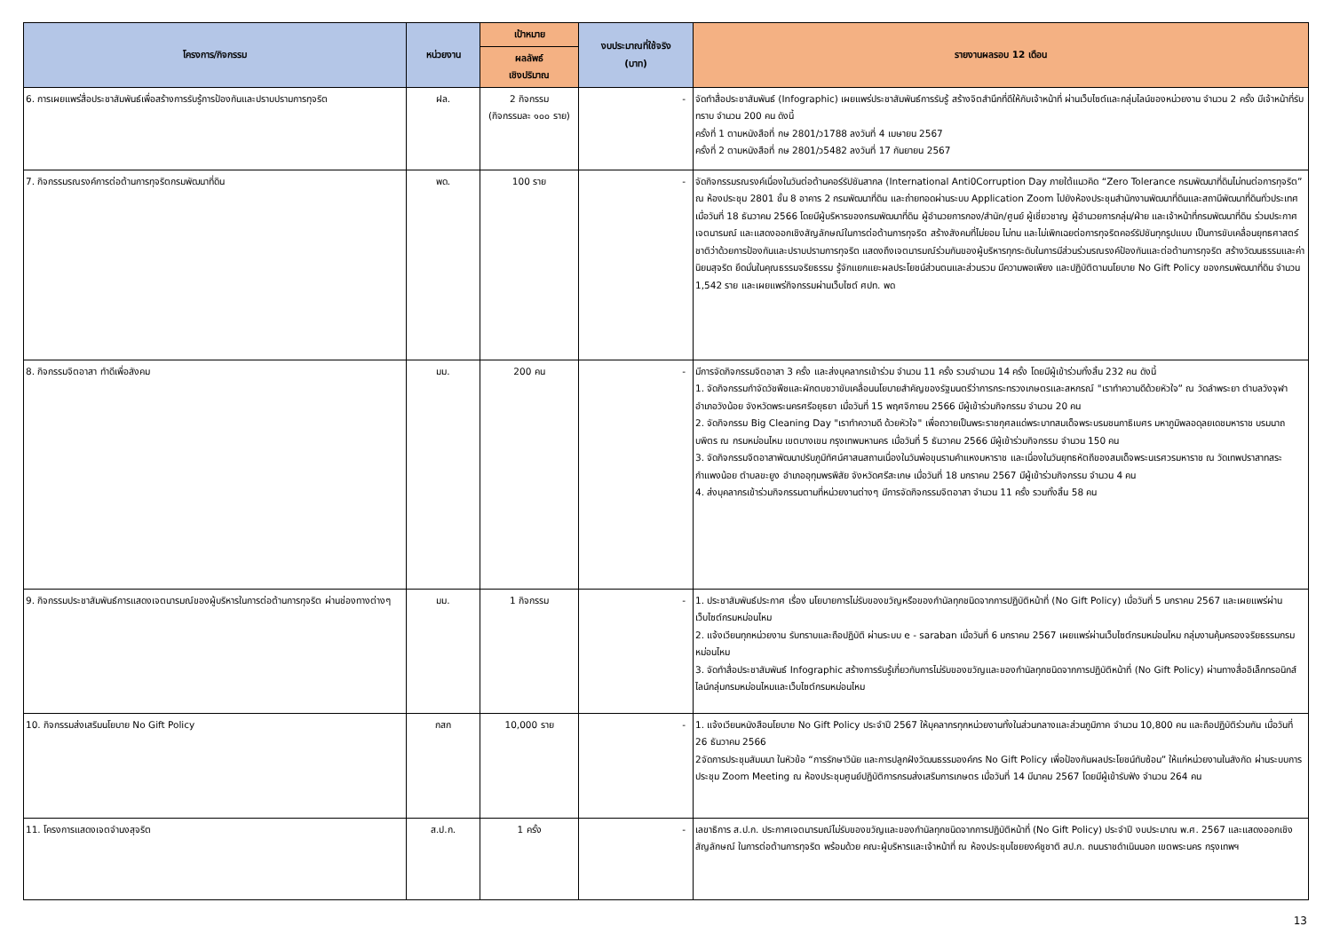| โครงการ/กิจกรรม | หน่วยงาน | เป้าหมาย | งบประมาณที่ใช้จริง (บาท) | รายงานผลรอบ 12 เดือน |
| --- | --- | --- | --- | --- |
| | | ผลลัพธ์ เชิงปริมาณ | | |
| 6. การเผยแพร่สื่อประชาสัมพันธ์เพื่อสร้างการรับรู้การป้องกันและปราบปรามการทุจริต | ฝล. | 2 กิจกรรม (กิจกรรมละ ๑๐๐ ราย) | - | จัดทำสื่อประชาสัมพันธ์ (Infographic) เผยแพร่ประชาสัมพันธ์การรับรู้ สร้างจิตสำนึกที่ดีให้กับเจ้าหน้าที่ ผ่านเว็บไซต์และกลุ่มไลน์ของหน่วยงาน จำนวน 2 ครั้ง มีเจ้าหน้าที่รับทราบ จำนวน 200 คน ดังนี้ ครั้งที่ 1 ตามหนังสือที่ กษ 2801/ว1788 ลงวันที่ 4 เมษายน 2567 ครั้งที่ 2 ตามหนังสือที่ กษ 2801/ว5482 ลงวันที่ 17 กันยายน 2567 |
| 7. กิจกรรมรณรงค์การต่อต้านการทุจริตกรมพัฒนาที่ดิน | พด. | 100 ราย | - | จัดกิจกรรมรณรงค์เนื่องในวันต่อต้านคอร์รัปชันสากล (International Anti0Corruption Day ภายใต้แนวคิด “Zero Tolerance กรมพัฒนาที่ดินไม่ทนต่อการทุจริต” ณ ห้องประชุม 2801 ชั้น 8 อาคาร 2 กรมพัฒนาที่ดิน และถ่ายทอดผ่านระบบ Application Zoom ไปยังห้องประชุมสำนักงานพัฒนาที่ดินและสถานีพัฒนาที่ดินทั่วประเทศ เมื่อวันที่ 18 ธันวาคม 2566 โดยมีผู้บริหารของกรมพัฒนาที่ดิน ผู้อำนวยการกอง/สำนัก/ศูนย์ ผู้เชี่ยวชาญ ผู้อำนวยการกลุ่ม/ฝ่าย และเจ้าหน้าที่กรมพัฒนาที่ดิน ร่วมประกาศเจตนารมณ์ และแสดงออกเชิงสัญลักษณ์ในการต่อต้านการทุจริต สร้างสังคมที่ไม่ยอม ไม่ทน และไม่เพิกเฉยต่อการทุจริตคอร์รัปชันทุกรูปแบบ เป็นการขับเคลื่อนยุทธศาสตร์ชาติว่าด้วยการป้องกันและปราบปรามการทุจริต แสดงถึงเจตนารมณ์ร่วมกันของผู้บริหารทุกระดับในการมีส่วนร่วมรณรงค์ป้องกันและต่อต้านการทุจริต สร้างวัฒนธรรมและค่านิยมสุจริต ยึดมั่นในคุณธรรมจริยธรรม รู้จักแยกแยะผลประโยชน์ส่วนตนและส่วนรวม มีความพอเพียง และปฏิบัติตามนโยบาย No Gift Policy ของกรมพัฒนาที่ดิน จำนวน 1,542 ราย และเผยแพร่กิจกรรมผ่านเว็บไซต์ ศปท. พด |
| 8. กิจกรรมจิตอาสา ทำดีเพื่อสังคม | มม. | 200 คน | - | มีการจัดกิจกรรมจิตอาสา 3 ครั้ง และส่งบุคลากรเข้าร่วม จำนวน 11 ครั้ง รวมจำนวน 14 ครั้ง โดยมีผู้เข้าร่วมทั้งสิ้น 232 คน ดังนี้ 1. จัดกิจกรรมกำจัดวัชพืชและผักตบชวาขับเคลื่อนนโยบายสำคัญของรัฐมนตรีว่าการกระทรวงเกษตรและสหกรณ์ "เราทำความดีด้วยหัวใจ” ณ วัดลำพระยา ตำบลวังจุฬา อำเภอวังน้อย จังหวัดพระนครศรีอยุธยา เมื่อวันที่ 15 พฤศจิกายน 2566 มีผู้เข้าร่วมกิจกรรม จำนวน 20 คน 2. จัดกิจกรรม Big Cleaning Day "เราทำความดี ด้วยหัวใจ" เพื่อถวายเป็นพระราชกุศลแด่พระบาทสมเด็จพระบรมชนกาธิเบศร มหาภูมิพลอดุลยเดชมหาราช บรมนาถบพิตร ณ กรมหม่อนไหม เขตบางเขน กรุงเทพมหานคร เมื่อวันที่ 5 ธันวาคม 2566 มีผู้เข้าร่วมกิจกรรม จำนวน 150 คน 3. จัดกิจกรรมจิตอาสาพัฒนาปรับภูมิทัศน์ศาสนสถานเนื่องในวันพ่อขุนรามคำแหงมหาราช และเนื่องในวันยุทธหัตถีของสมเด็จพระนเรศวรมหาราช ณ วัดเทพปราสาทสระกำแพงน้อย ตำบลขะยูง อำเภออุทุมพรพิสัย จังหวัดศรีสะเกษ เมื่อวันที่ 18 มกราคม 2567 มีผู้เข้าร่วมกิจกรรม จำนวน 4 คน 4. ส่งบุคลากรเข้าร่วมกิจกรรมตามที่หน่วยงานต่างๆ มีการจัดกิจกรรมจิตอาสา จำนวน 11 ครั้ง รวมทั้งสิ้น 58 คน |
| 9. กิจกรรมประชาสัมพันธ์การแสดงเจตนารมณ์ของผู้บริหารในการต่อต้านการทุจริต ผ่านช่องทางต่างๆ | มม. | 1 กิจกรรม | - | 1. ประชาสัมพันธ์ประกาศ เรื่อง นโยบายการไม่รับของขวัญหรือของกำนัลทุกชนิดจากการปฏิบัติหน้าที่ (No Gift Policy) เมื่อวันที่ 5 มกราคม 2567 และเผยแพร่ผ่านเว็บไซต์กรมหม่อนไหม 2. แจ้งเวียนทุกหน่วยงาน รับทราบและถือปฏิบัติ ผ่านระบบ e - saraban เมื่อวันที่ 6 มกราคม 2567 เผยแพร่ผ่านเว็บไซต์กรมหม่อนไหม กลุ่มงานคุ้มครองจริยธรรมกรมหม่อนไหม 3. จัดทำสื่อประชาสัมพันธ์ Infographic สร้างการรับรู้เกี่ยวกับการไม่รับของขวัญและของกำนัลทุกชนิดจากการปฏิบัติหน้าที่ (No Gift Policy) ผ่านทางสื่ออิเล็กทรอนิกส์ ไลน์กลุ่มกรมหม่อนไหมและเว็บไซต์กรมหม่อนไหม |
| 10. กิจกรรมส่งเสริมนโยบาย No Gift Policy | กสก | 10,000 ราย | - | 1. แจ้งเวียนหนังสือนโยบาย No Gift Policy ประจำปี 2567 ให้บุคลากรทุกหน่วยงานทั้งในส่วนกลางและส่วนภูมิภาค จำนวน 10,800 คน และถือปฏิบัติร่วมกัน เมื่อวันที่ 26 ธันวาคม 2566 2จัดการประชุมสัมมนา ในหัวข้อ “การรักษาวินัย และการปลูกฝังวัฒนธรรมองค์กร No Gift Policy เพื่อป้องกันผลประโยชน์ทับซ้อน” ให้แก่หน่วยงานในสังกัด ผ่านระบบการประชุม Zoom Meeting ณ ห้องประชุมศูนย์ปฏิบัติการกรมส่งเสริมการเกษตร เมื่อวันที่ 14 มีนาคม 2567 โดยมีผู้เข้ารับฟัง จำนวน 264 คน |
| 11. โครงการแสดงเจตจำนงสุจริต | ส.ป.ก. | 1 ครั้ง | - | เลขาธิการ ส.ป.ก. ประกาศเจตนารมณ์ไม่รับของขวัญและของกำนัลทุกชนิดจากการปฏิบัติหน้าที่ (No Gift Policy) ประจำปี งบประมาณ พ.ศ. 2567 และแสดงออกเชิงสัญลักษณ์ ในการต่อต้านการทุจริต พร้อมด้วย คณะผู้บริหารและเจ้าหน้าที่ ณ ห้องประชุมไชยยงค์ชูชาติ สป.ก. ถนนราชดำเนินนอก เขตพระนคร กรุงเทพฯ |
13